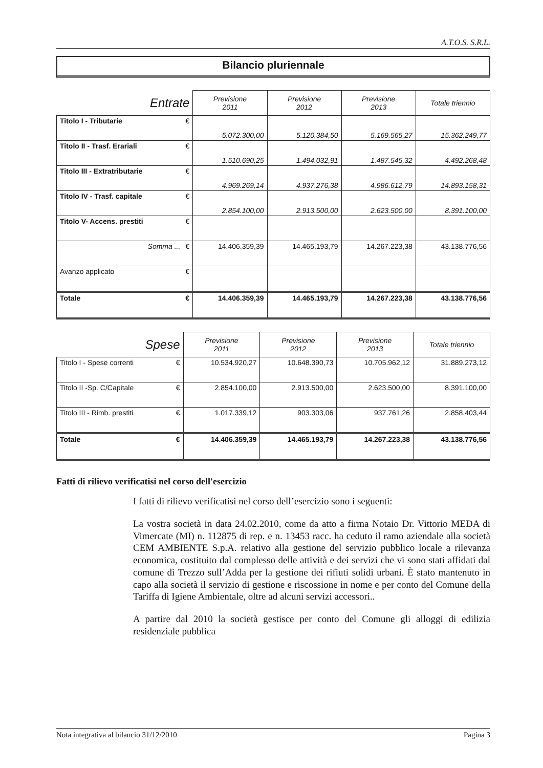A.T.O.S. S.R.L.
Bilancio pluriennale
| Entrate | | Previsione 2011 | Previsione 2012 | Previsione 2013 | Totale triennio |
| --- | --- | --- | --- | --- | --- |
| Titolo I - Tributarie | € | 5.072.300,00 | 5.120.384,50 | 5.169.565,27 | 15.362.249,77 |
| Titolo II - Trasf. Erariali | € | 1.510.690,25 | 1.494.032,91 | 1.487.545,32 | 4.492.268,48 |
| Titolo III - Extratributarie | € | 4.969.269,14 | 4.937.276,38 | 4.986.612,79 | 14.893.158,31 |
| Titolo IV - Trasf. capitale | € | 2.854.100,00 | 2.913.500,00 | 2.623.500,00 | 8.391.100,00 |
| Titolo V- Accens. prestiti | € | | | | |
| Somma ... | € | 14.406.359,39 | 14.465.193,79 | 14.267.223,38 | 43.138.776,56 |
| Avanzo applicato | € | | | | |
| Totale | € | 14.406.359,39 | 14.465.193,79 | 14.267.223,38 | 43.138.776,56 |
| Spese | | Previsione 2011 | Previsione 2012 | Previsione 2013 | Totale triennio |
| --- | --- | --- | --- | --- | --- |
| Titolo I - Spese correnti | € | 10.534.920,27 | 10.648.390,73 | 10.705.962,12 | 31.889.273,12 |
| Titolo II -Sp. C/Capitale | € | 2.854.100,00 | 2.913.500,00 | 2.623.500,00 | 8.391.100,00 |
| Titolo III - Rimb. prestiti | € | 1.017.339,12 | 903.303,06 | 937.761,26 | 2.858.403,44 |
| Totale | € | 14.406.359,39 | 14.465.193,79 | 14.267.223,38 | 43.138.776,56 |
Fatti di rilievo verificatisi nel corso dell'esercizio
I fatti di rilievo verificatisi nel corso dell’esercizio sono i seguenti:
La vostra società in data 24.02.2010, come da atto a firma Notaio Dr. Vittorio MEDA di Vimercate (MI) n. 112875 di rep. e n. 13453 racc. ha ceduto il ramo aziendale alla società CEM AMBIENTE S.p.A. relativo alla gestione del servizio pubblico locale a rilevanza economica, costituito dal complesso delle attività e dei servizi che vi sono stati affidati dal comune di Trezzo sull’Adda per la gestione dei rifiuti solidi urbani. È stato mantenuto in capo alla società il servizio di gestione e riscossione in nome e per conto del Comune della Tariffa di Igiene Ambientale, oltre ad alcuni servizi accessori..
A partire dal 2010 la società gestisce per conto del Comune gli alloggi di edilizia residenziale pubblica
Nota integrativa al bilancio 31/12/2010 Pagina 3